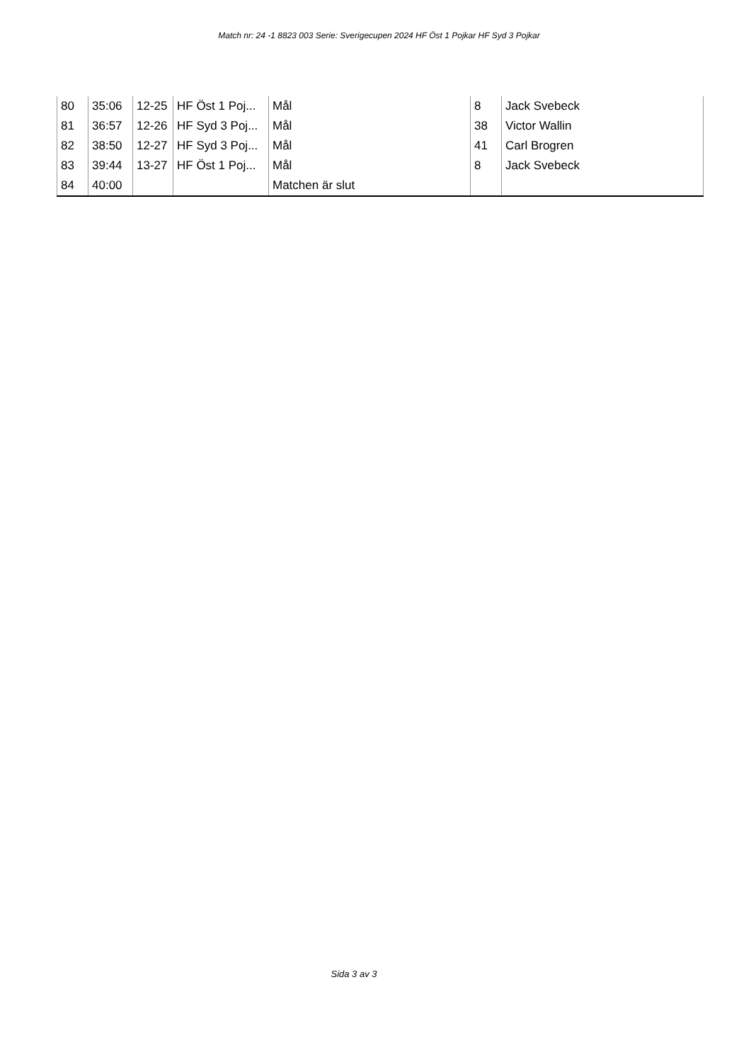Match nr: 24 -1 8823 003 Serie: Sverigecupen 2024 HF Öst 1 Pojkar HF Syd 3 Pojkar
| 80 | 35:06 | 12-25 | HF Öst 1 Poj... | Mål | 8 | Jack Svebeck |
| 81 | 36:57 | 12-26 | HF Syd 3 Poj... | Mål | 38 | Victor Wallin |
| 82 | 38:50 | 12-27 | HF Syd 3 Poj... | Mål | 41 | Carl Brogren |
| 83 | 39:44 | 13-27 | HF Öst 1 Poj... | Mål | 8 | Jack Svebeck |
| 84 | 40:00 | | | Matchen är slut | | |
Sida 3 av 3